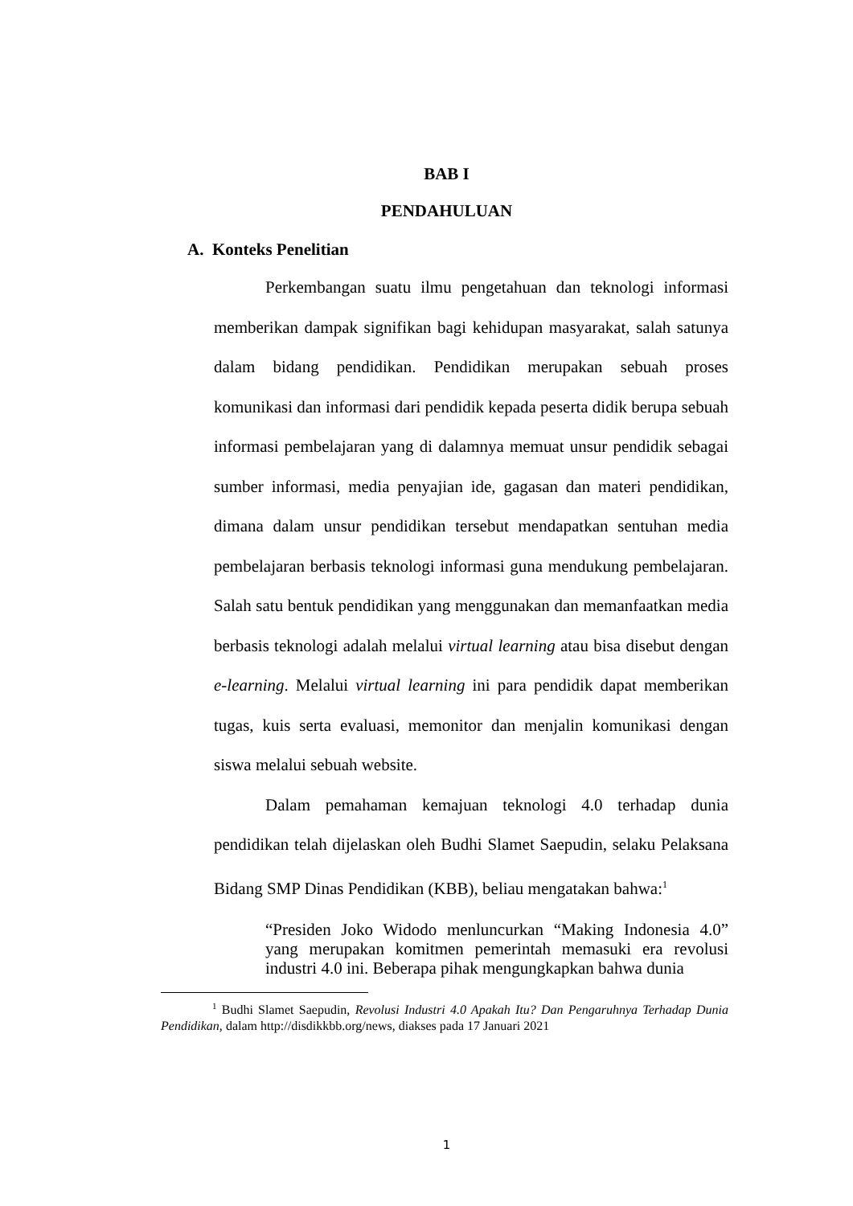BAB I
PENDAHULUAN
A. Konteks Penelitian
Perkembangan suatu ilmu pengetahuan dan teknologi informasi memberikan dampak signifikan bagi kehidupan masyarakat, salah satunya dalam bidang pendidikan. Pendidikan merupakan sebuah proses komunikasi dan informasi dari pendidik kepada peserta didik berupa sebuah informasi pembelajaran yang di dalamnya memuat unsur pendidik sebagai sumber informasi, media penyajian ide, gagasan dan materi pendidikan, dimana dalam unsur pendidikan tersebut mendapatkan sentuhan media pembelajaran berbasis teknologi informasi guna mendukung pembelajaran. Salah satu bentuk pendidikan yang menggunakan dan memanfaatkan media berbasis teknologi adalah melalui virtual learning atau bisa disebut dengan e-learning. Melalui virtual learning ini para pendidik dapat memberikan tugas, kuis serta evaluasi, memonitor dan menjalin komunikasi dengan siswa melalui sebuah website.
Dalam pemahaman kemajuan teknologi 4.0 terhadap dunia pendidikan telah dijelaskan oleh Budhi Slamet Saepudin, selaku Pelaksana Bidang SMP Dinas Pendidikan (KBB), beliau mengatakan bahwa:<sup>1</sup>
“Presiden Joko Widodo menluncurkan “Making Indonesia 4.0” yang merupakan komitmen pemerintah memasuki era revolusi industri 4.0 ini. Beberapa pihak mengungkapkan bahwa dunia
<sup>1</sup> Budhi Slamet Saepudin, Revolusi Industri 4.0 Apakah Itu? Dan Pengaruhnya Terhadap Dunia Pendidikan, dalam http://disdikkbb.org/news, diakses pada 17 Januari 2021
1